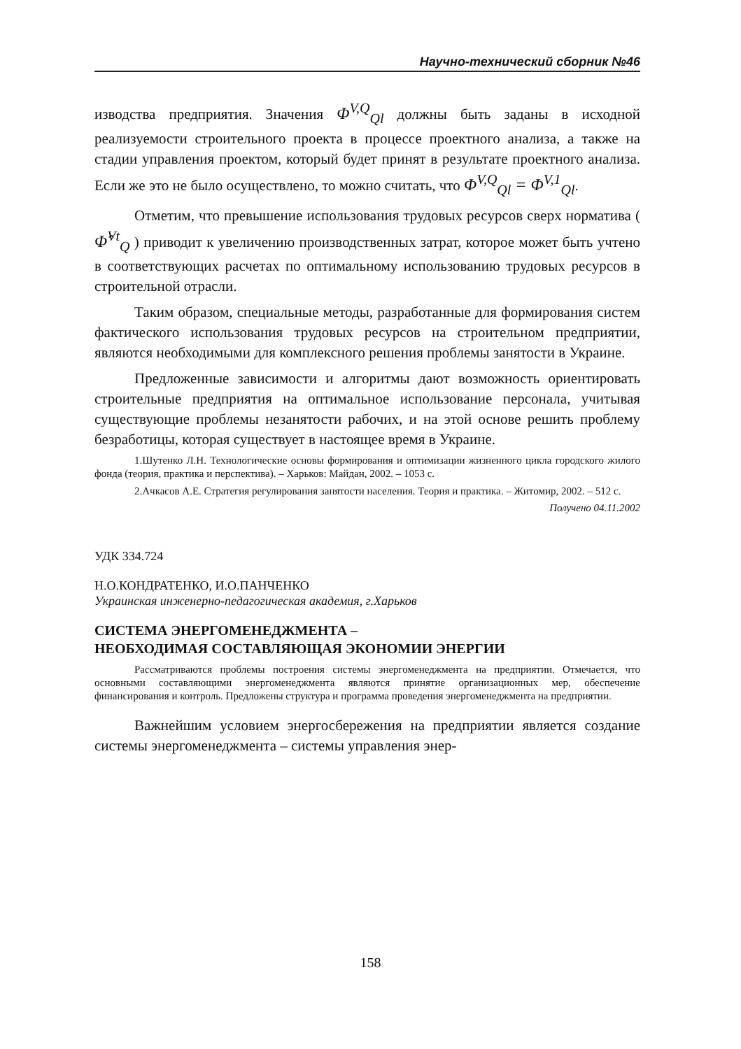Научно-технический сборник №46
изводства предприятия. Значения Φ<sup>V,Q</sup><sub>Ql</sub> должны быть заданы в исходной реализуемости строительного проекта в процессе проектного анализа, а также на стадии управления проектом, который будет принят в результате проектного анализа. Если же это не было осуществлено, то можно считать, что Φ<sup>V,Q</sup><sub>Ql</sub> = Φ<sup>V,1</sup><sub>Ql</sub>.
Отметим, что превышение использования трудовых ресурсов сверх норматива ( Φ̂<sup>Vt</sup><sub>Q</sub> ) приводит к увеличению производственных затрат, которое может быть учтено в соответствующих расчетах по оптимальному использованию трудовых ресурсов в строительной отрасли.
Таким образом, специальные методы, разработанные для формирования систем фактического использования трудовых ресурсов на строительном предприятии, являются необходимыми для комплексного решения проблемы занятости в Украине.
Предложенные зависимости и алгоритмы дают возможность ориентировать строительные предприятия на оптимальное использование персонала, учитывая существующие проблемы незанятости рабочих, и на этой основе решить проблему безработицы, которая существует в настоящее время в Украине.
1.Шутенко Л.Н. Технологические основы формирования и оптимизации жизненного цикла городского жилого фонда (теория, практика и перспектива). – Харьков: Майдан, 2002. – 1053 с.
2.Ачкасов А.Е. Стратегия регулирования занятости населения. Теория и практика. – Житомир, 2002. – 512 с.
Получено 04.11.2002
УДК 334.724
Н.О.КОНДРАТЕНКО, И.О.ПАНЧЕНКО
Украинская инженерно-педагогическая академия, г.Харьков
СИСТЕМА ЭНЕРГОМЕНЕДЖМЕНТА –
НЕОБХОДИМАЯ СОСТАВЛЯЮЩАЯ ЭКОНОМИИ ЭНЕРГИИ
Рассматриваются проблемы построения системы энергоменеджмента на предприятии. Отмечается, что основными составляющими энергоменеджмента являются принятие организационных мер, обеспечение финансирования и контроль. Предложены структура и программа проведения энергоменеджмента на предприятии.
Важнейшим условием энергосбережения на предприятии является создание системы энергоменеджмента – системы управления энер-
158